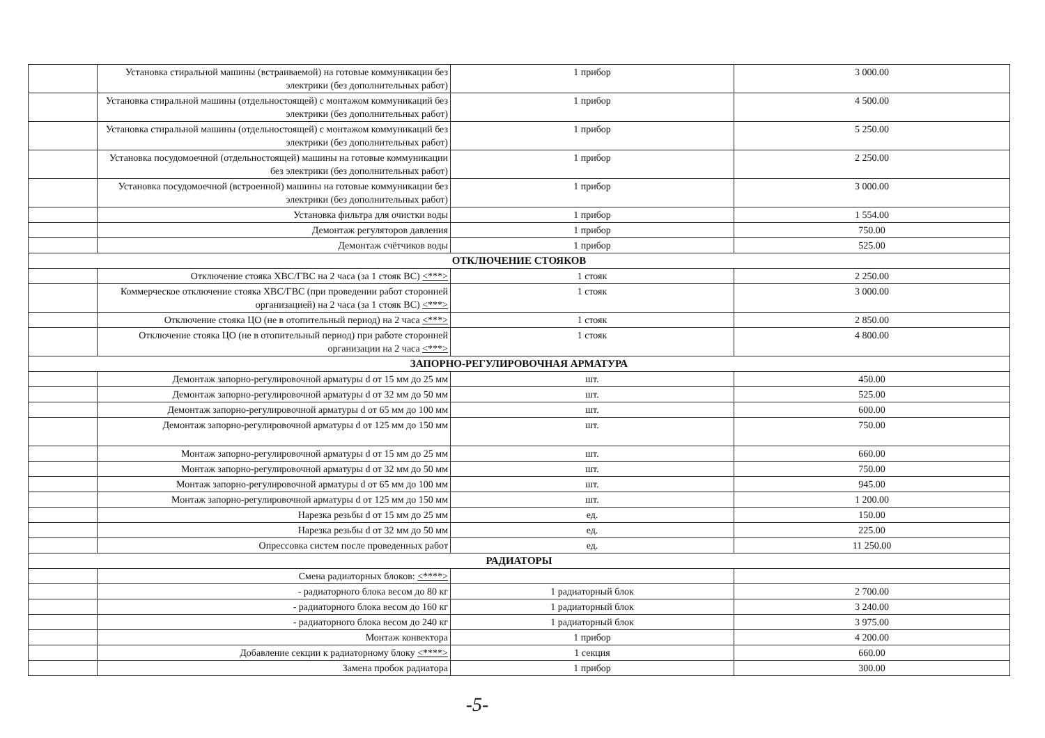| | Установка стиральной машины (встраиваемой) на готовые коммуникации без электрики (без дополнительных работ) | 1 прибор | 3 000.00 |
| | Установка стиральной машины (отдельностоящей) с монтажом коммуникаций без электрики (без дополнительных работ) | 1 прибор | 4 500.00 |
| | Установка стиральной машины (отдельностоящей) с монтажом коммуникаций без электрики (без дополнительных работ) | 1 прибор | 5 250.00 |
| | Установка посудомоечной (отдельностоящей) машины на готовые коммуникации без электрики (без дополнительных работ) | 1 прибор | 2 250.00 |
| | Установка посудомоечной (встроенной) машины на готовые коммуникации без электрики (без дополнительных работ) | 1 прибор | 3 000.00 |
| | Установка фильтра для очистки воды | 1 прибор | 1 554.00 |
| | Демонтаж регуляторов давления | 1 прибор | 750.00 |
| | Демонтаж счётчиков воды | 1 прибор | 525.00 |
| ОТКЛЮЧЕНИЕ СТОЯКОВ | | | |
| | Отключение стояка ХВС/ГВС на 2 часа (за 1 стояк ВС) <***> | 1 стояк | 2 250.00 |
| | Коммерческое отключение стояка ХВС/ГВС (при проведении работ сторонней организацией) на 2 часа (за 1 стояк ВС) <***> | 1 стояк | 3 000.00 |
| | Отключение стояка ЦО (не в отопительный период) на 2 часа <***> | 1 стояк | 2 850.00 |
| | Отключение стояка ЦО (не в отопительный период) при работе сторонней организации на 2 часа <***> | 1 стояк | 4 800.00 |
| ЗАПОРНО-РЕГУЛИРОВОЧНАЯ АРМАТУРА | | | |
| | Демонтаж запорно-регулировочной арматуры d от 15 мм до 25 мм | шт. | 450.00 |
| | Демонтаж запорно-регулировочной арматуры d от 32 мм до 50 мм | шт. | 525.00 |
| | Демонтаж запорно-регулировочной арматуры d от 65 мм до 100 мм | шт. | 600.00 |
| | Демонтаж запорно-регулировочной арматуры d от 125 мм до 150 мм | шт. | 750.00 |
| | Монтаж запорно-регулировочной арматуры d от 15 мм до 25 мм | шт. | 660.00 |
| | Монтаж запорно-регулировочной арматуры d от 32 мм до 50 мм | шт. | 750.00 |
| | Монтаж запорно-регулировочной арматуры d от 65 мм до 100 мм | шт. | 945.00 |
| | Монтаж запорно-регулировочной арматуры d от 125 мм до 150 мм | шт. | 1 200.00 |
| | Нарезка резьбы d от 15 мм до 25 мм | ед. | 150.00 |
| | Нарезка резьбы d от 32 мм до 50 мм | ед. | 225.00 |
| | Опрессовка систем после проведенных работ | ед. | 11 250.00 |
| РАДИАТОРЫ | | | |
| | Смена радиаторных блоков: <****> | | |
| | - радиаторного блока весом до 80 кг | 1 радиаторный блок | 2 700.00 |
| | - радиаторного блока весом до 160 кг | 1 радиаторный блок | 3 240.00 |
| | - радиаторного блока весом до 240 кг | 1 радиаторный блок | 3 975.00 |
| | Монтаж конвектора | 1 прибор | 4 200.00 |
| | Добавление секции к радиаторному блоку <****> | 1 секция | 660.00 |
| | Замена пробок радиатора | 1 прибор | 300.00 |
-5-